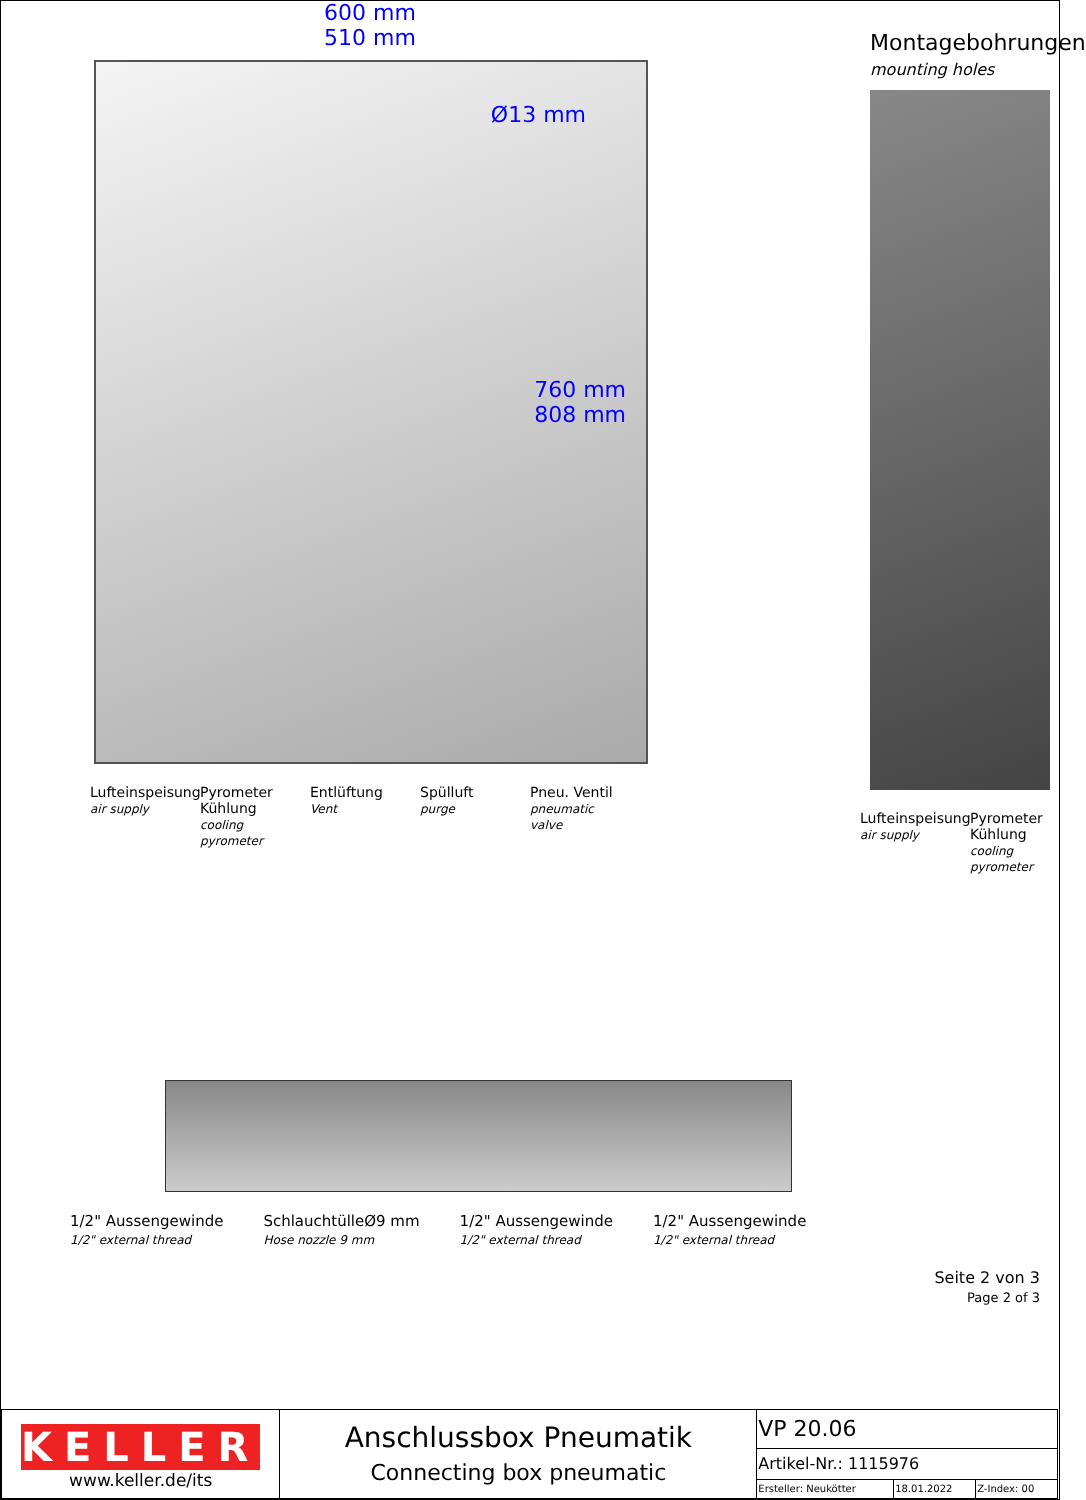600 mm
510 mm
Ø13 mm
760 mm
808 mm
Lufteinspeisung air supply
Pyrometer Kühlung cooling pyrometer
Entlüftung Vent
Spülluft purge
Pneu. Ventil pneumatic valve
Montagebohrungen
mounting holes
Lufteinspeisung air supply
Pyrometer Kühlung cooling pyrometer
1/2" Aussengewinde
1/2" external thread
SchlauchtülleØ9 mm
Hose nozzle 9 mm
1/2" Aussengewinde
1/2" external thread
1/2" Aussengewinde
1/2" external thread
Seite 2 von 3
Page 2 of 3
| KELLER www.keller.de/its | Anschlussbox Pneumatik Connecting box pneumatic | VP 20.06 | | |
| | | Artikel-Nr.: 1115976 | | |
| | | Ersteller: Neukötter | 18.01.2022 | Z-Index: 00 |